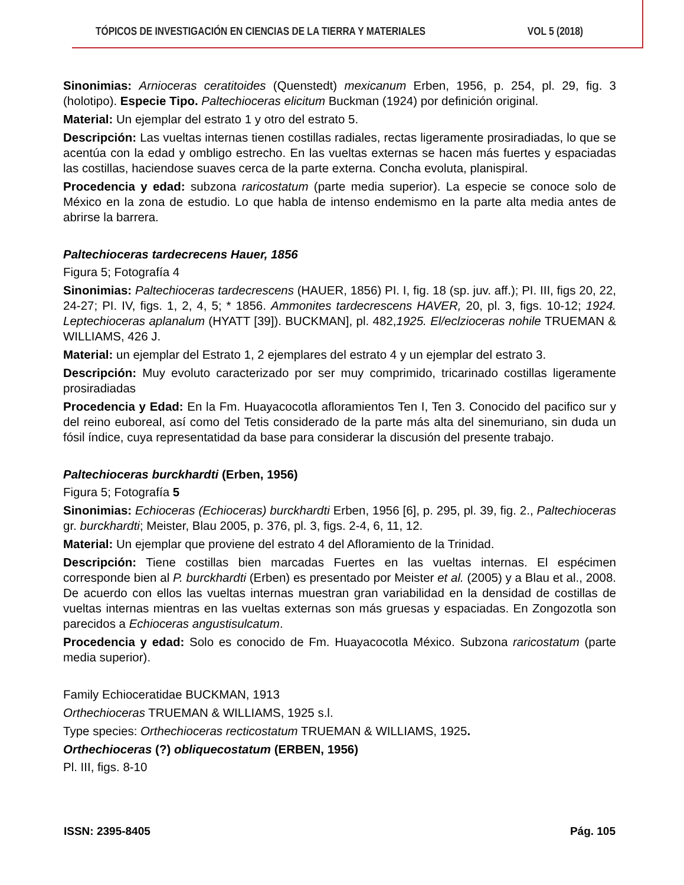TÓPICOS DE INVESTIGACIÓN EN CIENCIAS DE LA TIERRA Y MATERIALES VOL 5 (2018)
Sinonimias: Arnioceras ceratitoides (Quenstedt) mexicanum Erben, 1956, p. 254, pl. 29, fig. 3 (holotipo). Especie Tipo. Paltechioceras elicitum Buckman (1924) por definición original.
Material: Un ejemplar del estrato 1 y otro del estrato 5.
Descripción: Las vueltas internas tienen costillas radiales, rectas ligeramente prosiradiadas, lo que se acentúa con la edad y ombligo estrecho. En las vueltas externas se hacen más fuertes y espaciadas las costillas, haciendose suaves cerca de la parte externa. Concha evoluta, planispiral.
Procedencia y edad: subzona raricostatum (parte media superior). La especie se conoce solo de México en la zona de estudio. Lo que habla de intenso endemismo en la parte alta media antes de abrirse la barrera.
Paltechioceras tardecrecens Hauer, 1856
Figura 5; Fotografía 4
Sinonimias: Paltechioceras tardecrescens (HAUER, 1856) PI. I, fig. 18 (sp. juv. aff.); PI. III, figs 20, 22, 24-27; PI. IV, figs. 1, 2, 4, 5; * 1856. Ammonites tardecrescens HAVER, 20, pl. 3, figs. 10-12; 1924. Leptechioceras aplanalum (HYATT [39]). BUCKMAN], pl. 482,1925. El/eclzioceras nohile TRUEMAN & WILLIAMS, 426 J.
Material: un ejemplar del Estrato 1, 2 ejemplares del estrato 4 y un ejemplar del estrato 3.
Descripción: Muy evoluto caracterizado por ser muy comprimido, tricarinado costillas ligeramente prosiradiadas
Procedencia y Edad: En la Fm. Huayacocotla afloramientos Ten I, Ten 3. Conocido del pacifico sur y del reino euboreal, así como del Tetis considerado de la parte más alta del sinemuriano, sin duda un fósil índice, cuya representatidad da base para considerar la discusión del presente trabajo.
Paltechioceras burckhardti (Erben, 1956)
Figura 5; Fotografía 5
Sinonimias: Echioceras (Echioceras) burckhardti Erben, 1956 [6], p. 295, pl. 39, fig. 2., Paltechioceras gr. burckhardti; Meister, Blau 2005, p. 376, pl. 3, figs. 2-4, 6, 11, 12.
Material: Un ejemplar que proviene del estrato 4 del Afloramiento de la Trinidad.
Descripción: Tiene costillas bien marcadas Fuertes en las vueltas internas. El espécimen corresponde bien al P. burckhardti (Erben) es presentado por Meister et al. (2005) y a Blau et al., 2008. De acuerdo con ellos las vueltas internas muestran gran variabilidad en la densidad de costillas de vueltas internas mientras en las vueltas externas son más gruesas y espaciadas. En Zongozotla son parecidos a Echioceras angustisulcatum.
Procedencia y edad: Solo es conocido de Fm. Huayacocotla México. Subzona raricostatum (parte media superior).
Family Echioceratidae BUCKMAN, 1913
Orthechioceras TRUEMAN & WILLIAMS, 1925 s.l.
Type species: Orthechioceras recticostatum TRUEMAN & WILLIAMS, 1925.
Orthechioceras (?) obliquecostatum (ERBEN, 1956)
Pl. III, figs. 8-10
ISSN: 2395-8405 Pág. 105